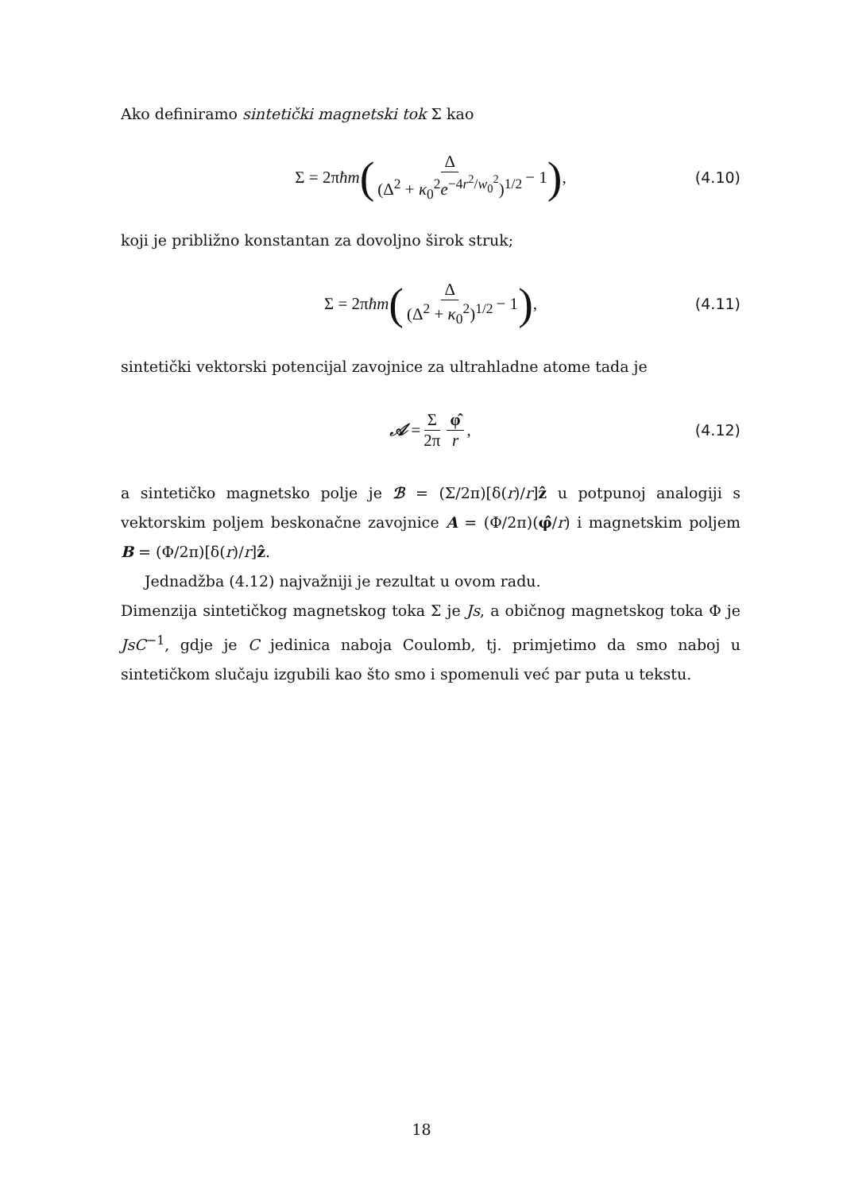Ako definiramo sintetički magnetski tok Σ kao
Σ = 2πħm (Δ (Δ<sup>2</sup> + κ<sub>0</sub><sup>2</sup>e<sup>−4r<sup>2</sup>/w<sub>0</sub><sup>2</sup></sup>)<sup>1/2</sup> − 1), (4.10)
koji je približno konstantan za dovoljno širok struk;
Σ = 2πħm (Δ (Δ<sup>2</sup> + κ<sub>0</sub><sup>2</sup>)<sup>1/2</sup> − 1), (4.11)
sintetički vektorski potencijal zavojnice za ultrahladne atome tada je
𝒜 = Σ 2π φ̂ r, (4.12)
a sintetičko magnetsko polje je ℬ = (Σ/2π)[δ(r)/r]ẑ u potpunoj analogiji s vektorskim poljem beskonačne zavojnice A = (Φ/2π)(φ̂/r) i magnetskim poljem B = (Φ/2π)[δ(r)/r]ẑ.
Jednadžba (4.12) najvažniji je rezultat u ovom radu.
Dimenzija sintetičkog magnetskog toka Σ je Js, a običnog magnetskog toka Φ je JsC<sup>−1</sup>, gdje je C jedinica naboja Coulomb, tj. primjetimo da smo naboj u sintetičkom slučaju izgubili kao što smo i spomenuli već par puta u tekstu.
18